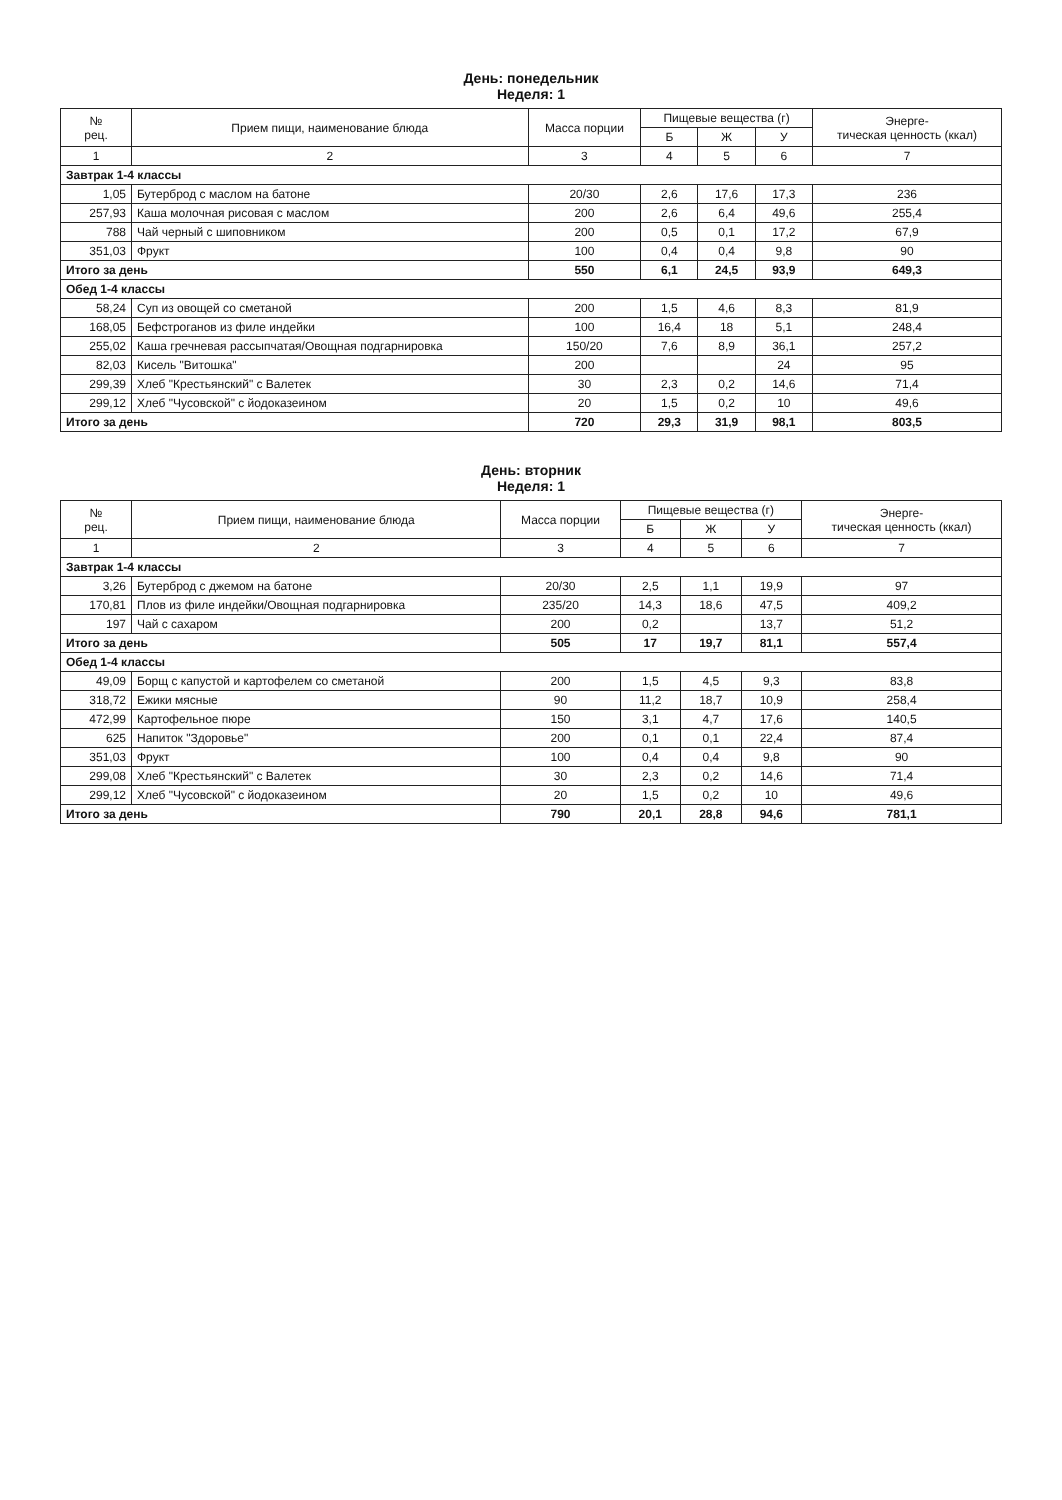День: понедельник
Неделя: 1
| № рец. | Прием пищи, наименование блюда | Масса порции | Пищевые вещества (г) | | | Энерге- тическая ценность (ккал) |
| --- | --- | --- | --- | --- | --- | --- |
| | | | Б | Ж | У | |
| 1 | 2 | 3 | 4 | 5 | 6 | 7 |
| Завтрак 1-4 классы | | | | | | |
| 1,05 | Бутерброд с маслом на батоне | 20/30 | 2,6 | 17,6 | 17,3 | 236 |
| 257,93 | Каша молочная рисовая с маслом | 200 | 2,6 | 6,4 | 49,6 | 255,4 |
| 788 | Чай черный с шиповником | 200 | 0,5 | 0,1 | 17,2 | 67,9 |
| 351,03 | Фрукт | 100 | 0,4 | 0,4 | 9,8 | 90 |
| Итого за день | | 550 | 6,1 | 24,5 | 93,9 | 649,3 |
| Обед 1-4 классы | | | | | | |
| 58,24 | Суп из овощей со сметаной | 200 | 1,5 | 4,6 | 8,3 | 81,9 |
| 168,05 | Бефстроганов из филе индейки | 100 | 16,4 | 18 | 5,1 | 248,4 |
| 255,02 | Каша гречневая рассыпчатая/Овощная подгарнировка | 150/20 | 7,6 | 8,9 | 36,1 | 257,2 |
| 82,03 | Кисель "Витошка" | 200 | | | 24 | 95 |
| 299,39 | Хлеб "Крестьянский" с Валетек | 30 | 2,3 | 0,2 | 14,6 | 71,4 |
| 299,12 | Хлеб "Чусовской" с йодоказеином | 20 | 1,5 | 0,2 | 10 | 49,6 |
| Итого за день | | 720 | 29,3 | 31,9 | 98,1 | 803,5 |
День: вторник
Неделя: 1
| № рец. | Прием пищи, наименование блюда | Масса порции | Пищевые вещества (г) | | | Энерге- тическая ценность (ккал) |
| --- | --- | --- | --- | --- | --- | --- |
| | | | Б | Ж | У | |
| 1 | 2 | 3 | 4 | 5 | 6 | 7 |
| Завтрак 1-4 классы | | | | | | |
| 3,26 | Бутерброд с джемом на батоне | 20/30 | 2,5 | 1,1 | 19,9 | 97 |
| 170,81 | Плов из филе индейки/Овощная подгарнировка | 235/20 | 14,3 | 18,6 | 47,5 | 409,2 |
| 197 | Чай с сахаром | 200 | 0,2 | | 13,7 | 51,2 |
| Итого за день | | 505 | 17 | 19,7 | 81,1 | 557,4 |
| Обед 1-4 классы | | | | | | |
| 49,09 | Борщ с капустой и картофелем со сметаной | 200 | 1,5 | 4,5 | 9,3 | 83,8 |
| 318,72 | Ежики мясные | 90 | 11,2 | 18,7 | 10,9 | 258,4 |
| 472,99 | Картофельное пюре | 150 | 3,1 | 4,7 | 17,6 | 140,5 |
| 625 | Напиток "Здоровье" | 200 | 0,1 | 0,1 | 22,4 | 87,4 |
| 351,03 | Фрукт | 100 | 0,4 | 0,4 | 9,8 | 90 |
| 299,08 | Хлеб "Крестьянский" с Валетек | 30 | 2,3 | 0,2 | 14,6 | 71,4 |
| 299,12 | Хлеб "Чусовской" с йодоказеином | 20 | 1,5 | 0,2 | 10 | 49,6 |
| Итого за день | | 790 | 20,1 | 28,8 | 94,6 | 781,1 |